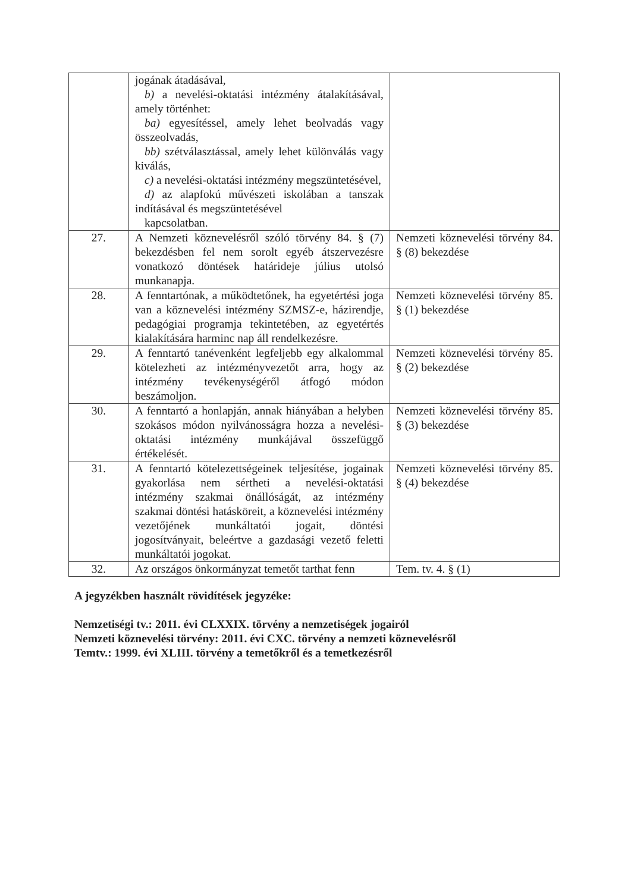| | jogának átadásával, b) a nevelési-oktatási intézmény átalakításával, amely történhet: ba) egyesítéssel, amely lehet beolvadás vagy összeolvadás, bb) szétválasztással, amely lehet különválás vagy kiválás, c) a nevelési-oktatási intézmény megszüntetésével, d) az alapfokú művészeti iskolában a tanszak indításával és megszüntetésével kapcsolatban. | |
| 27. | A Nemzeti köznevelésről szóló törvény 84. § (7) bekezdésben fel nem sorolt egyéb átszervezésre vonatkozó döntések határideje július utolsó munkanapja. | Nemzeti köznevelési törvény 84. § (8) bekezdése |
| 28. | A fenntartónak, a működtetőnek, ha egyetértési joga van a köznevelési intézmény SZMSZ-e, házirendje, pedagógiai programja tekintetében, az egyetértés kialakítására harminc nap áll rendelkezésre. | Nemzeti köznevelési törvény 85. § (1) bekezdése |
| 29. | A fenntartó tanévenként legfeljebb egy alkalommal kötelezheti az intézményvezetőt arra, hogy az intézmény tevékenységéről átfogó módon beszámoljon. | Nemzeti köznevelési törvény 85. § (2) bekezdése |
| 30. | A fenntartó a honlapján, annak hiányában a helyben szokásos módon nyilvánosságra hozza a nevelési-oktatási intézmény munkájával összefüggő értékelését. | Nemzeti köznevelési törvény 85. § (3) bekezdése |
| 31. | A fenntartó kötelezettségeinek teljesítése, jogainak gyakorlása nem sértheti a nevelési-oktatási intézmény szakmai önállóságát, az intézmény szakmai döntési hatásköreit, a köznevelési intézmény vezetőjének munkáltatói jogait, döntési jogosítványait, beleértve a gazdasági vezető feletti munkáltatói jogokat. | Nemzeti köznevelési törvény 85. § (4) bekezdése |
| 32. | Az országos önkormányzat temetőt tarthat fenn | Tem. tv. 4. § (1) |
A jegyzékben használt rövidítések jegyzéke:
Nemzetiségi tv.: 2011. évi CLXXIX. törvény a nemzetiségek jogairól
Nemzeti köznevelési törvény: 2011. évi CXC. törvény a nemzeti köznevelésről
Temtv.: 1999. évi XLIII. törvény a temetőkről és a temetkezésről